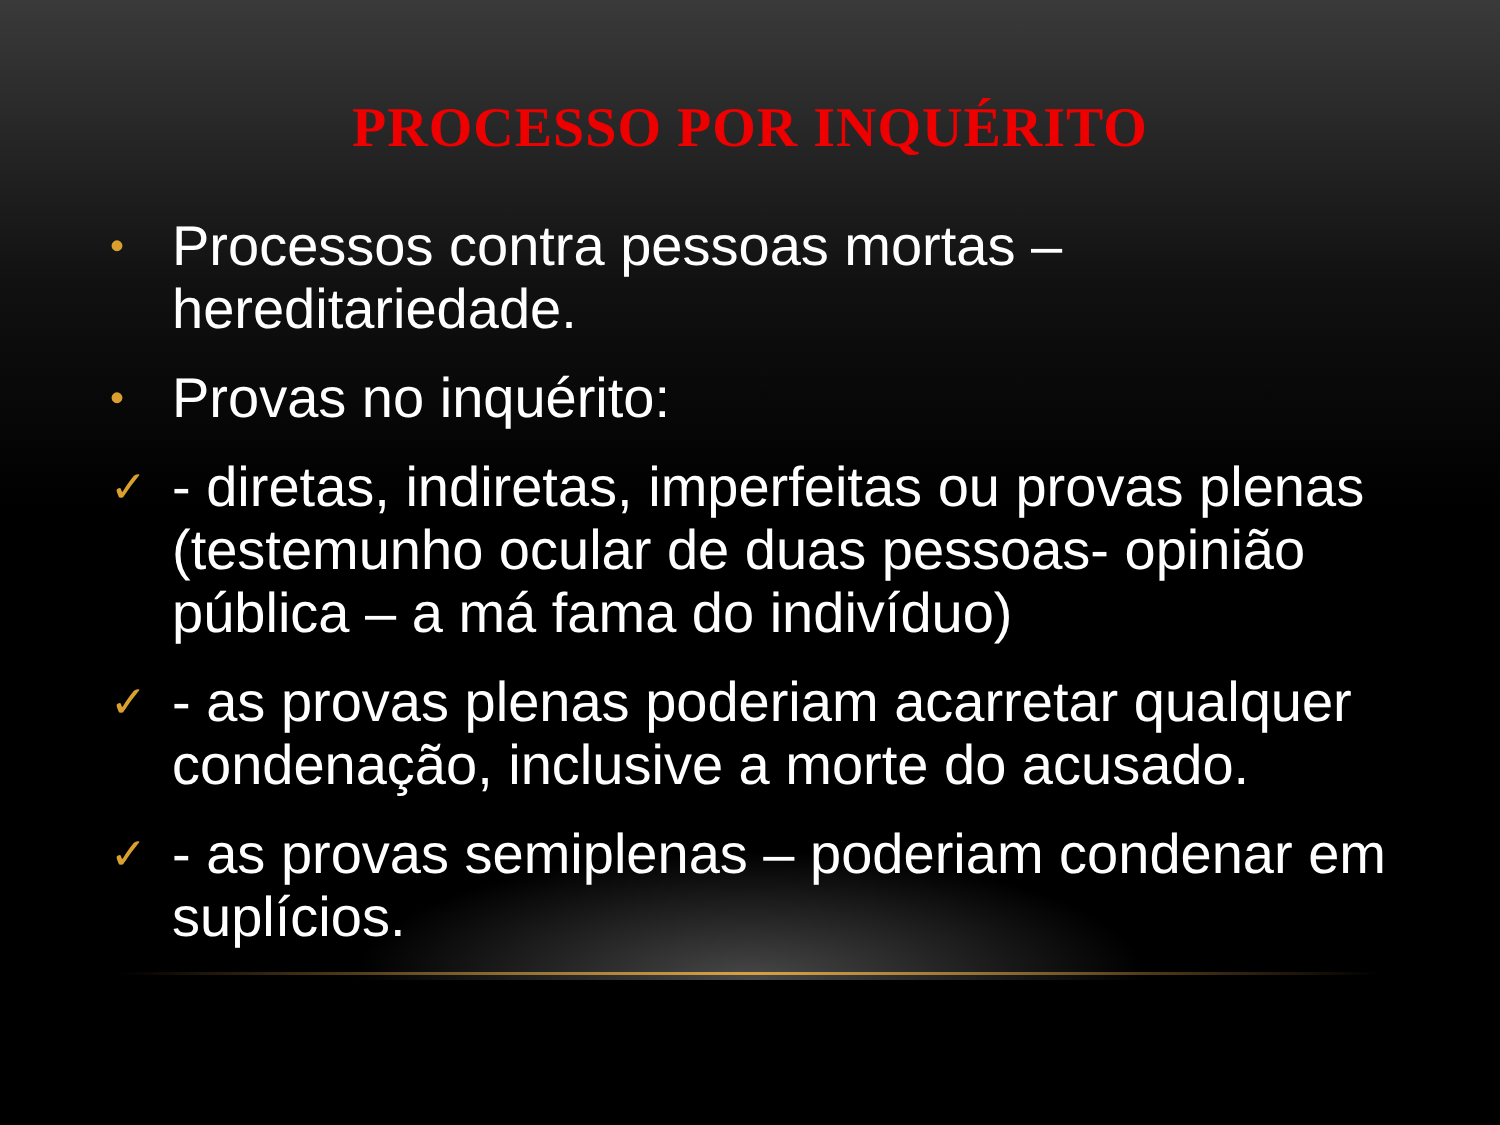PROCESSO POR INQUÉRITO
• Processos contra pessoas mortas – hereditariedade.
• Provas no inquérito:
✓ - diretas, indiretas, imperfeitas ou provas plenas (testemunho ocular de duas pessoas- opinião pública – a má fama do indivíduo)
✓ - as provas plenas poderiam acarretar qualquer condenação, inclusive a morte do acusado.
✓ - as provas semiplenas – poderiam condenar em suplícios.